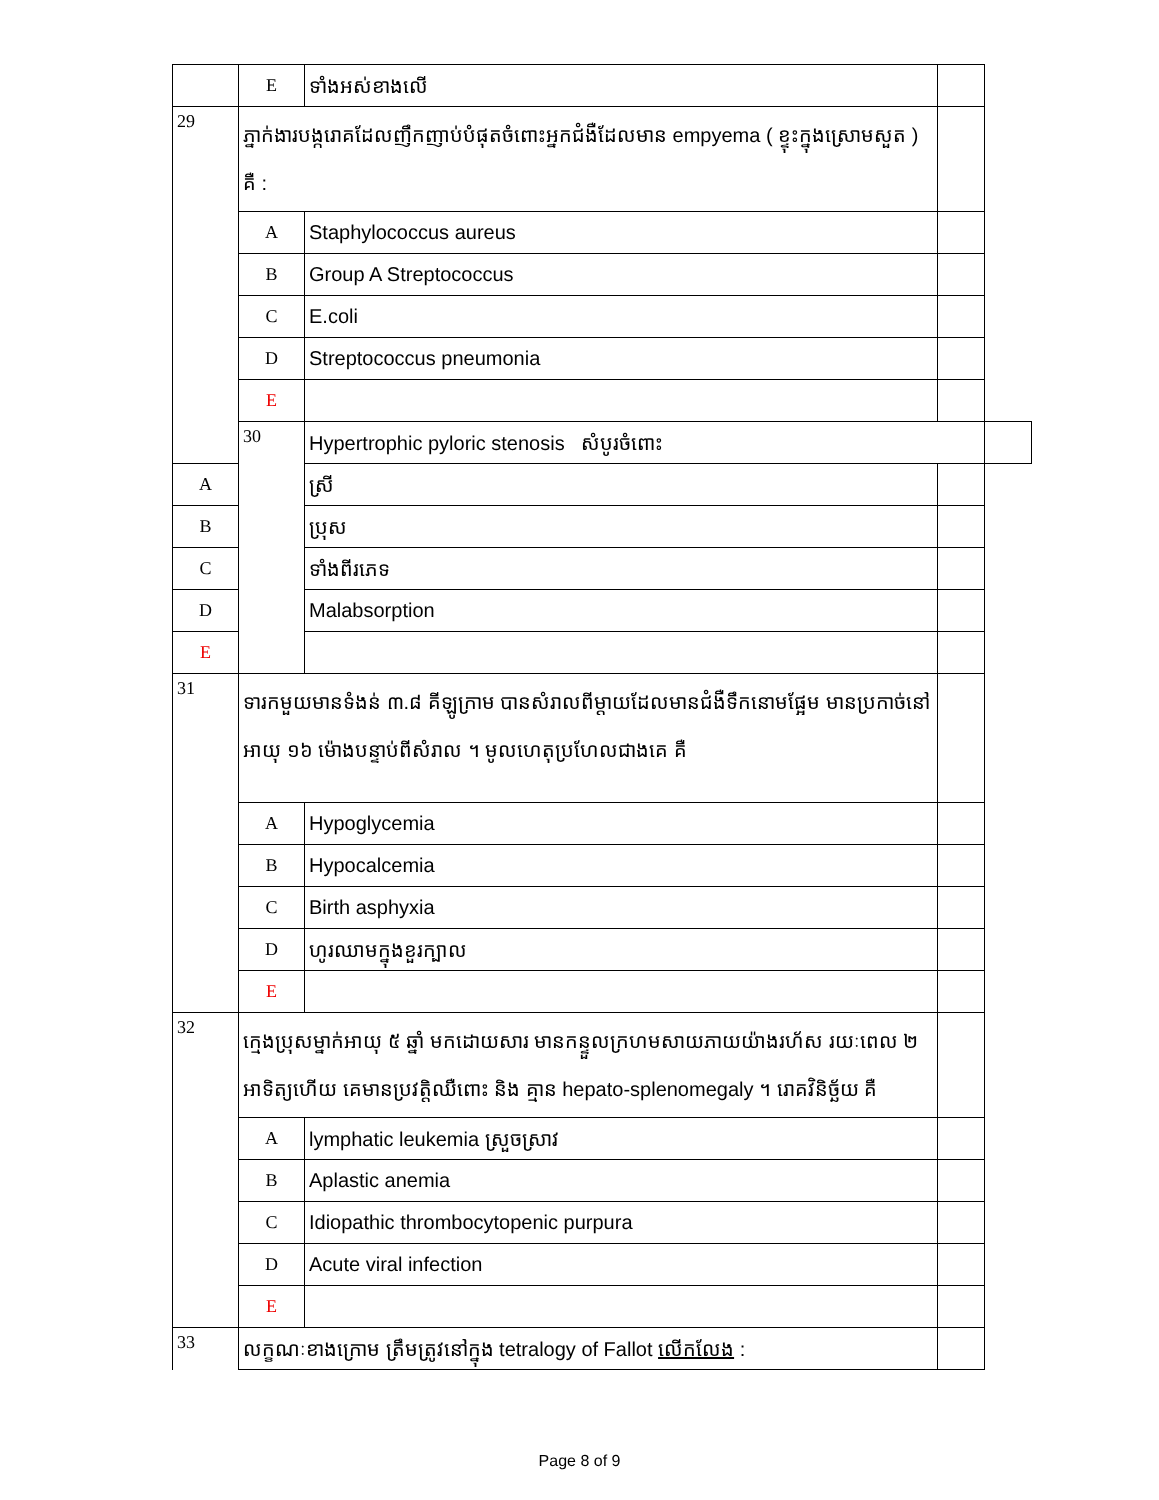| | E | ទាំងអស់ខាងលើ | | |
| 29 | ភ្នាក់ងារបង្ករោគដែលញឹកញាប់បំផុតចំពោះអ្នកជំងឺដែលមាន empyema ( ខ្ទុះក្នុងស្រោមសួត ) គឺ : | | | |
| | A | Staphylococcus aureus | | |
| | B | Group A Streptococcus | | |
| | C | E.coli | | |
| | D | Streptococcus pneumonia | | |
| | E | | | |
| | 30 | Hypertrophic pyloric stenosis សំបូរចំពោះ | | |
| A | | ស្រី | | |
| B | | ប្រុស | | |
| C | | ទាំងពីរភេទ | | |
| D | | Malabsorption | | |
| E | | | | |
| 31 | ទារកមួយមានទំងន់ ៣.៨ គីឡូក្រាម បានសំរាលពីម្តាយដែលមានជំងឺទឹកនោមផ្អែម មានប្រកាច់នៅអាយុ ១៦ ម៉ោងបន្ទាប់ពីសំរាល ។ មូលហេតុប្រហែលជាងគេ គឺ | | | |
| | A | Hypoglycemia | | |
| | B | Hypocalcemia | | |
| | C | Birth asphyxia | | |
| | D | ហូរឈាមក្នុងខួរក្បាល | | |
| | E | | | |
| 32 | ក្មេងប្រុសម្នាក់អាយុ ៥ ឆ្នាំ មកដោយសារ មានកន្ទួលក្រហមសាយភាយយ៉ាងរហ័ស រយៈពេល ២ អាទិត្យហើយ គេមានប្រវត្តិឈឺពោះ និង គ្មាន hepato-splenomegaly ។ រោគវិនិច្ឆ័យ គឺ | | | |
| | A | lymphatic leukemia ស្រួចស្រាវ | | |
| | B | Aplastic anemia | | |
| | C | Idiopathic thrombocytopenic purpura | | |
| | D | Acute viral infection | | |
| | E | | | |
| 33 | លក្ខណៈខាងក្រោម ត្រឹមត្រូវនៅក្នុង tetralogy of Fallot លើកលែង : | | | |
Page 8 of 9